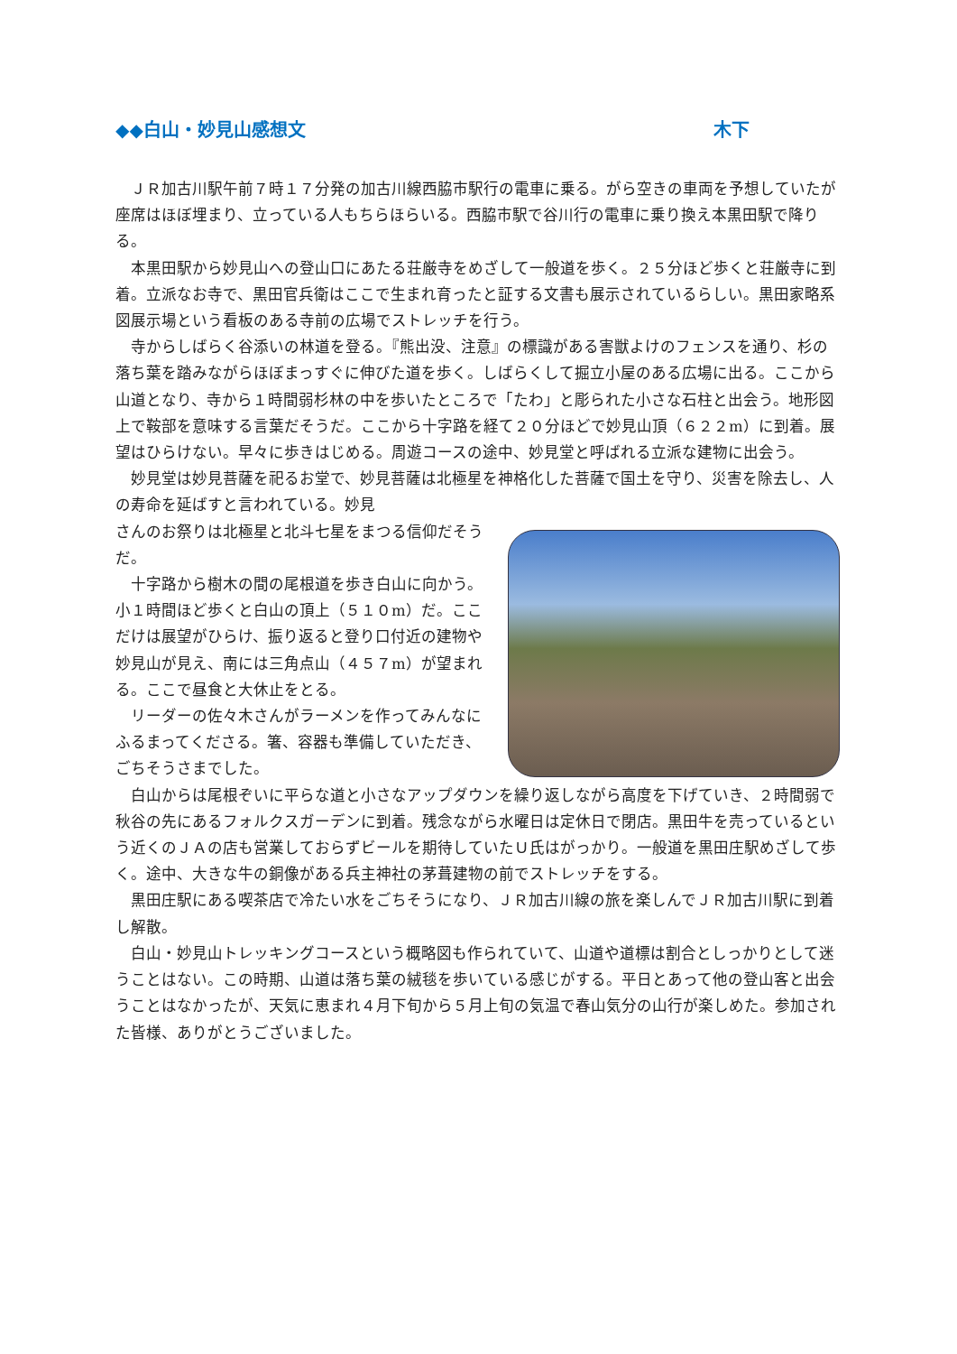◆◆白山・妙見山感想文 木下
ＪＲ加古川駅午前７時１７分発の加古川線西脇市駅行の電車に乗る。がら空きの車両を予想していたが座席はほぼ埋まり、立っている人もちらほらいる。西脇市駅で谷川行の電車に乗り換え本黒田駅で降りる。
本黒田駅から妙見山への登山口にあたる荘厳寺をめざして一般道を歩く。２５分ほど歩くと荘厳寺に到着。立派なお寺で、黒田官兵衛はここで生まれ育ったと証する文書も展示されているらしい。黒田家略系図展示場という看板のある寺前の広場でストレッチを行う。
寺からしばらく谷添いの林道を登る。『熊出没、注意』の標識がある害獣よけのフェンスを通り、杉の落ち葉を踏みながらほぼまっすぐに伸びた道を歩く。しばらくして掘立小屋のある広場に出る。ここから山道となり、寺から１時間弱杉林の中を歩いたところで「たわ」と彫られた小さな石柱と出会う。地形図上で鞍部を意味する言葉だそうだ。ここから十字路を経て２０分ほどで妙見山頂（６２２m）に到着。展望はひらけない。早々に歩きはじめる。周遊コースの途中、妙見堂と呼ばれる立派な建物に出会う。
妙見堂は妙見菩薩を祀るお堂で、妙見菩薩は北極星を神格化した菩薩で国土を守り、災害を除去し、人の寿命を延ばすと言われている。妙見
さんのお祭りは北極星と北斗七星をまつる信仰だそうだ。
十字路から樹木の間の尾根道を歩き白山に向かう。小１時間ほど歩くと白山の頂上（５１０m）だ。ここだけは展望がひらけ、振り返ると登り口付近の建物や妙見山が見え、南には三角点山（４５７m）が望まれる。ここで昼食と大休止をとる。
リーダーの佐々木さんがラーメンを作ってみんなにふるまってくださる。箸、容器も準備していただき、ごちそうさまでした。
白山からは尾根ぞいに平らな道と小さなアップダウンを繰り返しながら高度を下げていき、２時間弱で秋谷の先にあるフォルクスガーデンに到着。残念ながら水曜日は定休日で閉店。黒田牛を売っているという近くのＪＡの店も営業しておらずビールを期待していたＵ氏はがっかり。一般道を黒田庄駅めざして歩く。途中、大きな牛の銅像がある兵主神社の茅葺建物の前でストレッチをする。
黒田庄駅にある喫茶店で冷たい水をごちそうになり、ＪＲ加古川線の旅を楽しんでＪＲ加古川駅に到着し解散。
白山・妙見山トレッキングコースという概略図も作られていて、山道や道標は割合としっかりとして迷うことはない。この時期、山道は落ち葉の絨毯を歩いている感じがする。平日とあって他の登山客と出会うことはなかったが、天気に恵まれ４月下旬から５月上旬の気温で春山気分の山行が楽しめた。参加された皆様、ありがとうございました。